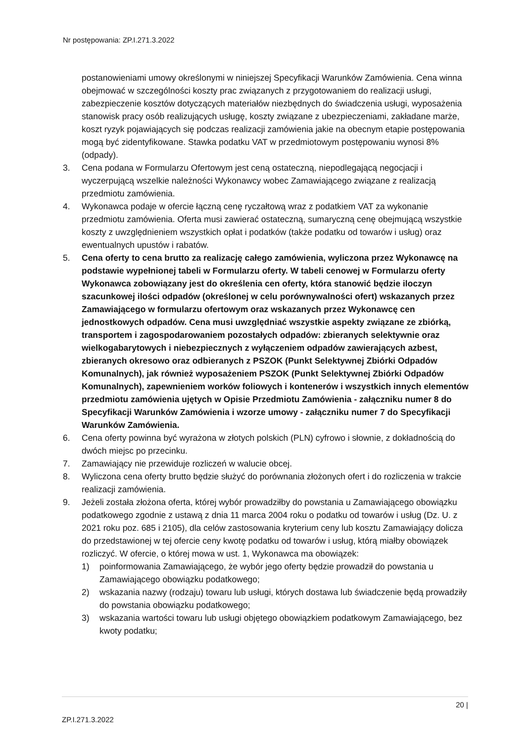Nr postępowania: ZP.I.271.3.2022
postanowieniami umowy określonymi w niniejszej Specyfikacji Warunków Zamówienia. Cena winna obejmować w szczególności koszty prac związanych z przygotowaniem do realizacji usługi, zabezpieczenie kosztów dotyczących materiałów niezbędnych do świadczenia usługi, wyposażenia stanowisk pracy osób realizujących usługę, koszty związane z ubezpieczeniami, zakładane marże, koszt ryzyk pojawiających się podczas realizacji zamówienia jakie na obecnym etapie postępowania mogą być zidentyfikowane. Stawka podatku VAT w przedmiotowym postępowaniu wynosi 8% (odpady).
3. Cena podana w Formularzu Ofertowym jest ceną ostateczną, niepodlegającą negocjacji i wyczerpującą wszelkie należności Wykonawcy wobec Zamawiającego związane z realizacją przedmiotu zamówienia.
4. Wykonawca podaje w ofercie łączną cenę ryczałtową wraz z podatkiem VAT za wykonanie przedmiotu zamówienia. Oferta musi zawierać ostateczną, sumaryczną cenę obejmującą wszystkie koszty z uwzględnieniem wszystkich opłat i podatków (także podatku od towarów i usług) oraz ewentualnych upustów i rabatów.
5. Cena oferty to cena brutto za realizację całego zamówienia, wyliczona przez Wykonawcę na podstawie wypełnionej tabeli w Formularzu oferty. W tabeli cenowej w Formularzu oferty Wykonawca zobowiązany jest do określenia cen oferty, która stanowić będzie iloczyn szacunkowej ilości odpadów (określonej w celu porównywalności ofert) wskazanych przez Zamawiającego w formularzu ofertowym oraz wskazanych przez Wykonawcę cen jednostkowych odpadów. Cena musi uwzględniać wszystkie aspekty związane ze zbiórką, transportem i zagospodarowaniem pozostałych odpadów: zbieranych selektywnie oraz wielkogabarytowych i niebezpiecznych z wyłączeniem odpadów zawierających azbest, zbieranych okresowo oraz odbieranych z PSZOK (Punkt Selektywnej Zbiórki Odpadów Komunalnych), jak również wyposażeniem PSZOK (Punkt Selektywnej Zbiórki Odpadów Komunalnych), zapewnieniem worków foliowych i kontenerów i wszystkich innych elementów przedmiotu zamówienia ujętych w Opisie Przedmiotu Zamówienia - załączniku numer 8 do Specyfikacji Warunków Zamówienia i wzorze umowy - załączniku numer 7 do Specyfikacji Warunków Zamówienia.
6. Cena oferty powinna być wyrażona w złotych polskich (PLN) cyfrowo i słownie, z dokładnością do dwóch miejsc po przecinku.
7. Zamawiający nie przewiduje rozliczeń w walucie obcej.
8. Wyliczona cena oferty brutto będzie służyć do porównania złożonych ofert i do rozliczenia w trakcie realizacji zamówienia.
9. Jeżeli została złożona oferta, której wybór prowadziłby do powstania u Zamawiającego obowiązku podatkowego zgodnie z ustawą z dnia 11 marca 2004 roku o podatku od towarów i usług (Dz. U. z 2021 roku poz. 685 i 2105), dla celów zastosowania kryterium ceny lub kosztu Zamawiający dolicza do przedstawionej w tej ofercie ceny kwotę podatku od towarów i usług, którą miałby obowiązek rozliczyć. W ofercie, o której mowa w ust. 1, Wykonawca ma obowiązek:
1) poinformowania Zamawiającego, że wybór jego oferty będzie prowadził do powstania u Zamawiającego obowiązku podatkowego;
2) wskazania nazwy (rodzaju) towaru lub usługi, których dostawa lub świadczenie będą prowadziły do powstania obowiązku podatkowego;
3) wskazania wartości towaru lub usługi objętego obowiązkiem podatkowym Zamawiającego, bez kwoty podatku;
20 |
ZP.I.271.3.2022